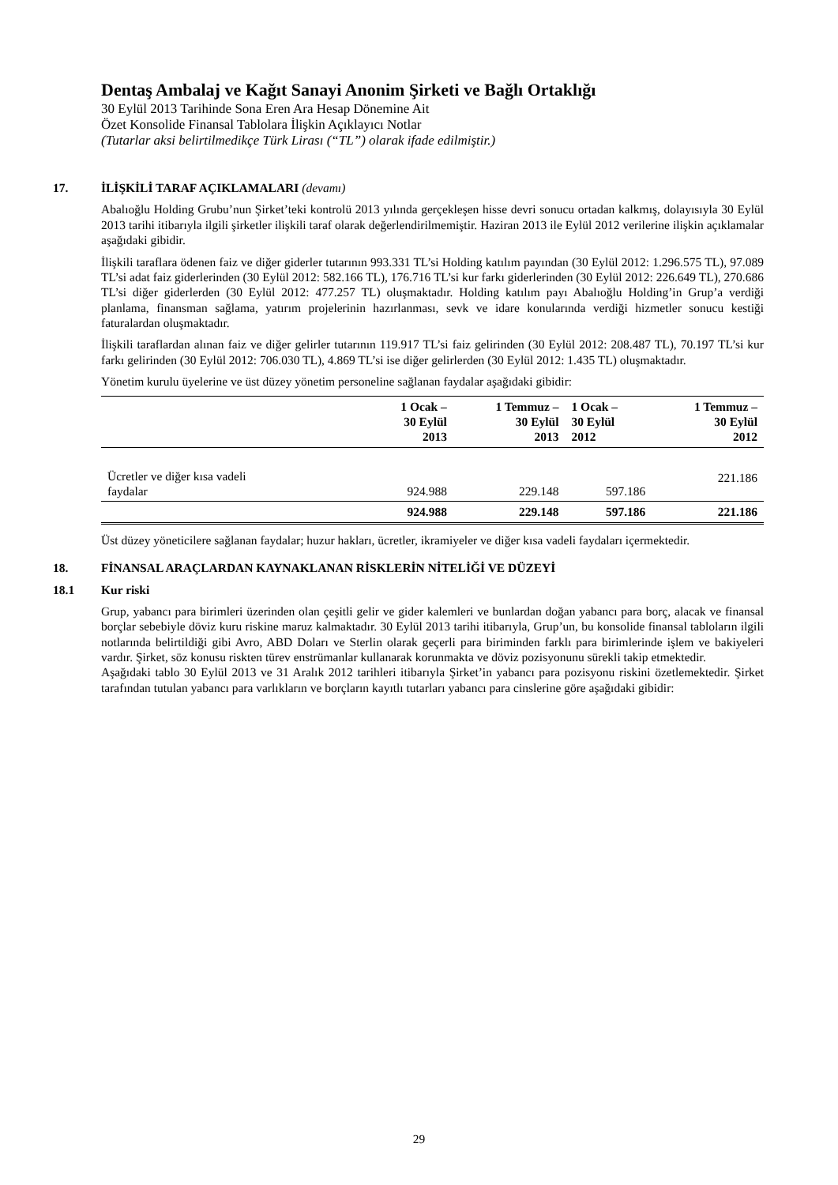Dentaş Ambalaj ve Kağıt Sanayi Anonim Şirketi ve Bağlı Ortaklığı
30 Eylül 2013 Tarihinde Sona Eren Ara Hesap Dönemine Ait
Özet Konsolide Finansal Tablolara İlişkin Açıklayıcı Notlar
(Tutarlar aksi belirtilmedikçe Türk Lirası (“TL”) olarak ifade edilmiştir.)
17. İLİŞKİLİ TARAF AÇIKLAMALARI (devamı)
Abalıoğlu Holding Grubu’nun Şirket’teki kontrolü 2013 yılında gerçekleşen hisse devri sonucu ortadan kalkmış, dolayısıyla 30 Eylül 2013 tarihi itibarıyla ilgili şirketler ilişkili taraf olarak değerlendirilmemiştir. Haziran 2013 ile Eylül 2012 verilerine ilişkin açıklamalar aşağıdaki gibidir.
İlişkili taraflara ödenen faiz ve diğer giderler tutarının 993.331 TL’si Holding katılım payından (30 Eylül 2012: 1.296.575 TL), 97.089 TL’si adat faiz giderlerinden (30 Eylül 2012: 582.166 TL), 176.716 TL’si kur farkı giderlerinden (30 Eylül 2012: 226.649 TL), 270.686 TL’si diğer giderlerden (30 Eylül 2012: 477.257 TL) oluşmaktadır. Holding katılım payı Abalıoğlu Holding’in Grup’a verdiği planlama, finansman sağlama, yatırım projelerinin hazırlanması, sevk ve idare konularında verdiği hizmetler sonucu kestiği faturalardan oluşmaktadır.
İlişkili taraflardan alınan faiz ve diğer gelirler tutarının 119.917 TL’si faiz gelirinden (30 Eylül 2012: 208.487 TL), 70.197 TL’si kur farkı gelirinden (30 Eylül 2012: 706.030 TL), 4.869 TL’si ise diğer gelirlerden (30 Eylül 2012: 1.435 TL) oluşmaktadır.
Yönetim kurulu üyelerine ve üst düzey yönetim personeline sağlanan faydalar aşağıdaki gibidir:
| | 1 Ocak – 30 Eylül 2013 | 1 Temmuz – 30 Eylül 2013 | 1 Ocak – 30 Eylül 2012 | 1 Temmuz – 30 Eylül 2012 |
| --- | --- | --- | --- | --- |
| Ücretler ve diğer kısa vadeli faydalar | 924.988 | 229.148 | 597.186 | 221.186 |
| | 924.988 | 229.148 | 597.186 | 221.186 |
Üst düzey yöneticilere sağlanan faydalar; huzur hakları, ücretler, ikramiyeler ve diğer kısa vadeli faydaları içermektedir.
18. FİNANSAL ARAÇLARDAN KAYNAKLANAN RİSKLERİN NİTELİĞİ VE DÜZEYİ
18.1 Kur riski
Grup, yabancı para birimleri üzerinden olan çeşitli gelir ve gider kalemleri ve bunlardan doğan yabancı para borç, alacak ve finansal borçlar sebebiyle döviz kuru riskine maruz kalmaktadır. 30 Eylül 2013 tarihi itibarıyla, Grup’un, bu konsolide finansal tabloların ilgili notlarında belirtildiği gibi Avro, ABD Doları ve Sterlin olarak geçerli para biriminden farklı para birimlerinde işlem ve bakiyeleri vardır. Şirket, söz konusu riskten türev enstrümanlar kullanarak korunmakta ve döviz pozisyonunu sürekli takip etmektedir.
Aşağıdaki tablo 30 Eylül 2013 ve 31 Aralık 2012 tarihleri itibarıyla Şirket’in yabancı para pozisyonu riskini özetlemektedir. Şirket tarafından tutulan yabancı para varlıkların ve borçların kayıtlı tutarları yabancı para cinslerine göre aşağıdaki gibidir:
29